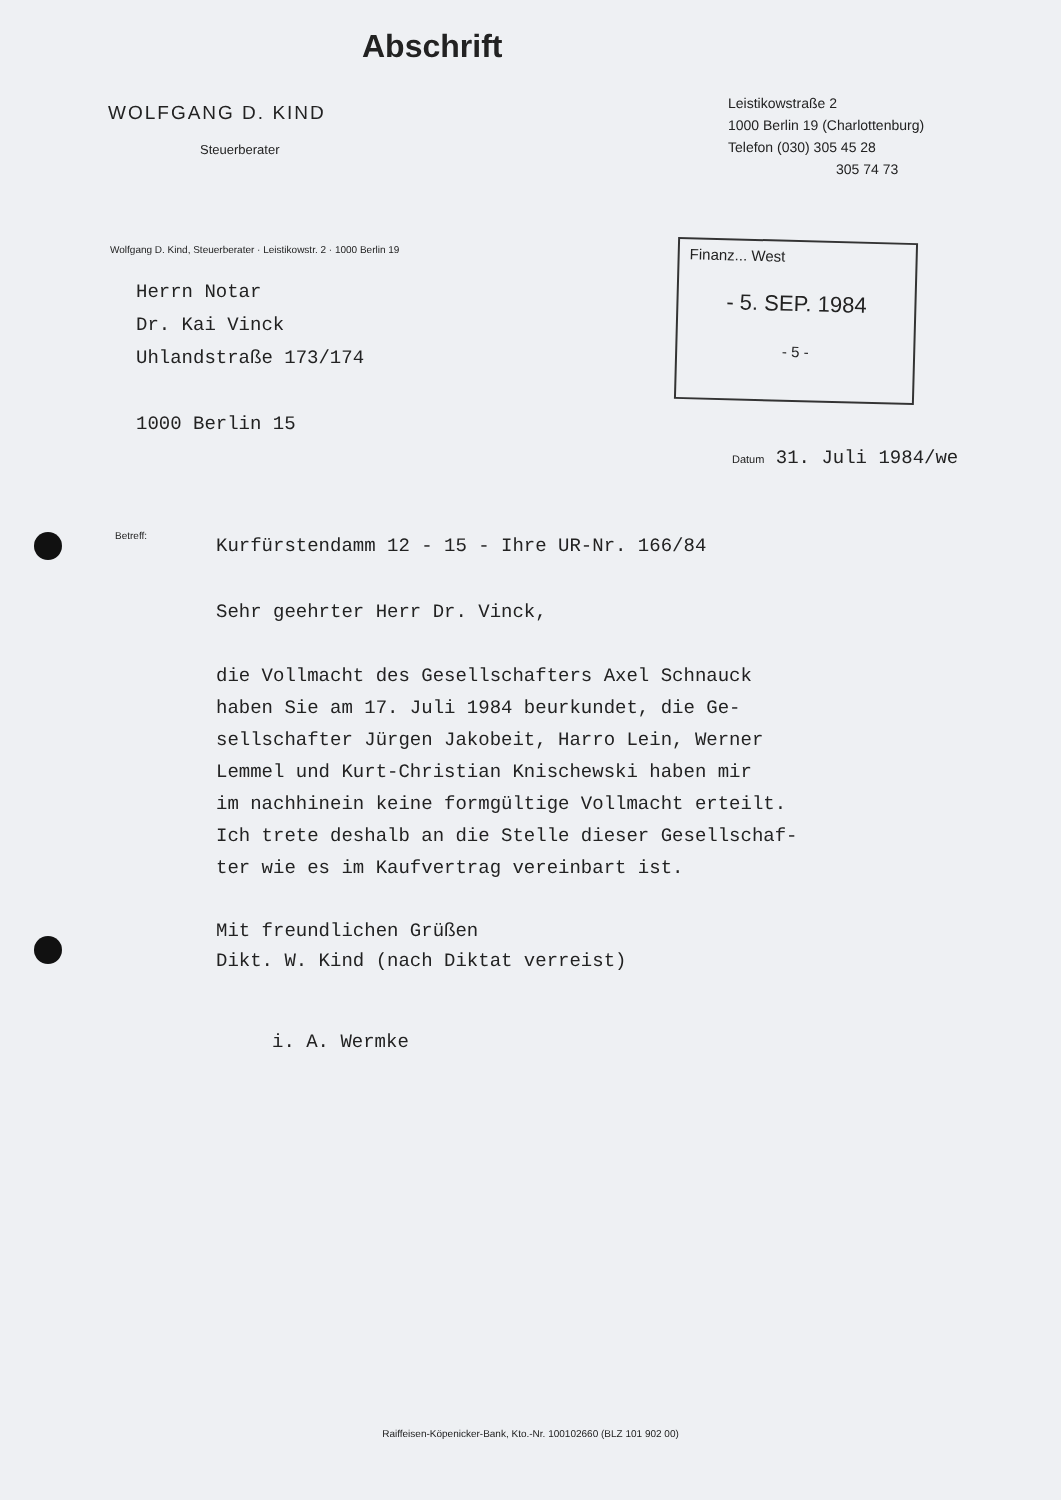Abschrift
WOLFGANG D. KIND
Steuerberater
Leistikowstraße 2
1000 Berlin 19 (Charlottenburg)
Telefon (030) 305 45 28
305 74 73
Wolfgang D. Kind, Steuerberater · Leistikowstr. 2 · 1000 Berlin 19
Herrn Notar
Dr. Kai Vinck
Uhlandstraße 173/174
1000 Berlin 15
Finanz... West
- 5. SEP. 1984
- 5 -
Datum 31. Juli 1984/we
Betreff:
Kurfürstendamm 12 - 15 - Ihre UR-Nr. 166/84
Sehr geehrter Herr Dr. Vinck,
die Vollmacht des Gesellschafters Axel Schnauck
haben Sie am 17. Juli 1984 beurkundet, die Ge-
sellschafter Jürgen Jakobeit, Harro Lein, Werner
Lemmel und Kurt-Christian Knischewski haben mir
im nachhinein keine formgültige Vollmacht erteilt.
Ich trete deshalb an die Stelle dieser Gesellschaf-
ter wie es im Kaufvertrag vereinbart ist.
Mit freundlichen Grüßen
Dikt. W. Kind (nach Diktat verreist)
i. A. Wermke
Raiffeisen-Köpenicker-Bank, Kto.-Nr. 100102660 (BLZ 101 902 00)